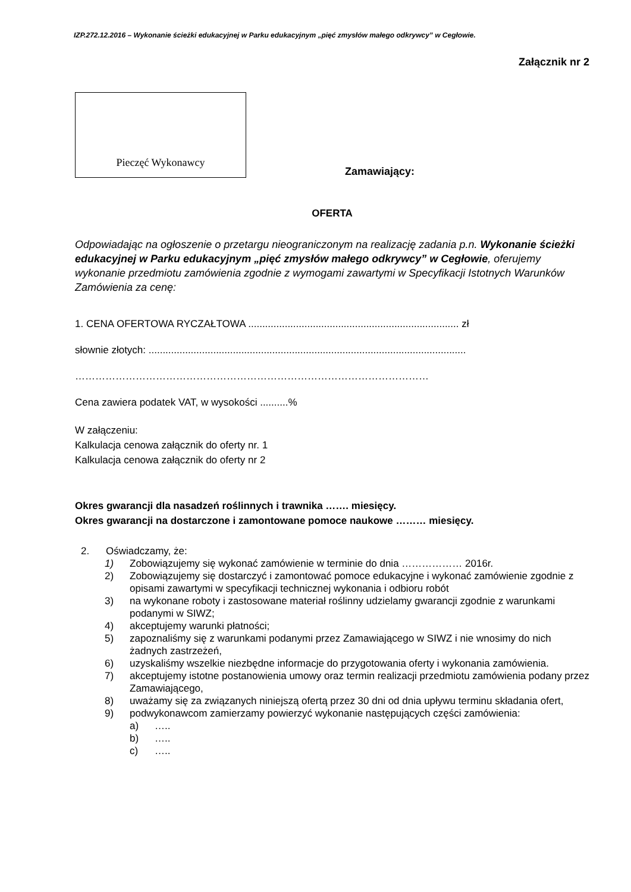IZP.272.12.2016 – Wykonanie ścieżki edukacyjnej w Parku edukacyjnym „pięć zmysłów małego odkrywcy” w Cegłowie.
Załącznik nr 2
Pieczęć Wykonawcy
Zamawiający:
OFERTA
Odpowiadając na ogłoszenie o przetargu nieograniczonym na realizację zadania p.n. Wykonanie ścieżki edukacyjnej w Parku edukacyjnym „pięć zmysłów małego odkrywcy” w Cegłowie, oferujemy wykonanie przedmiotu zamówienia zgodnie z wymogami zawartymi w Specyfikacji Istotnych Warunków Zamówienia za cenę:
1. CENA OFERTOWA RYCZAŁTOWA ........................................................................... zł
słownie złotych: .................................................................................................................
……………………………………………………………………………………………
Cena zawiera podatek VAT, w wysokości ..........%
W załączeniu:
Kalkulacja cenowa załącznik do oferty nr. 1
Kalkulacja cenowa załącznik do oferty nr 2
Okres gwarancji dla nasadzeń roślinnych i trawnika ……. miesięcy.
Okres gwarancji na dostarczone i zamontowane pomoce naukowe ……… miesięcy.
2. Oświadczamy, że:
1) Zobowiązujemy się wykonać zamówienie w terminie do dnia ……………… 2016r.
2) Zobowiązujemy się dostarczyć i zamontować pomoce edukacyjne i wykonać zamówienie zgodnie z opisami zawartymi w specyfikacji technicznej wykonania i odbioru robót
3) na wykonane roboty i zastosowane materiał roślinny udzielamy gwarancji zgodnie z warunkami podanymi w SIWZ;
4) akceptujemy warunki płatności;
5) zapoznaliśmy się z warunkami podanymi przez Zamawiającego w SIWZ i nie wnosimy do nich żadnych zastrzeżeń,
6) uzyskaliśmy wszelkie niezbędne informacje do przygotowania oferty i wykonania zamówienia.
7) akceptujemy istotne postanowienia umowy oraz termin realizacji przedmiotu zamówienia podany przez Zamawiającego,
8) uważamy się za związanych niniejszą ofertą przez 30 dni od dnia upływu terminu składania ofert,
9) podwykonawcom zamierzamy powierzyć wykonanie następujących części zamówienia:
a) …..
b) …..
c) …..